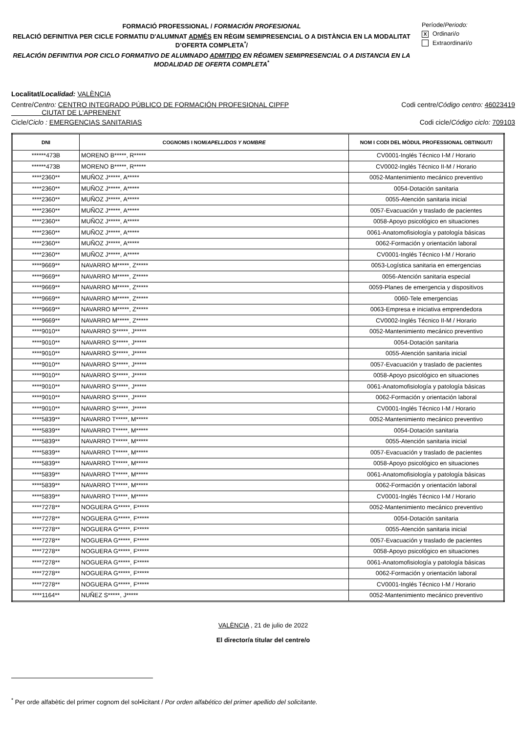FORMACIÓ PROFESSIONAL / FORMACIÓN PROFESIONAL
RELACIÓ DEFINITIVA PER CICLE FORMATIU D'ALUMNAT ADMÉS EN RÈGIM SEMIPRESENCIAL O A DISTÀNCIA EN LA MODALITAT D’OFERTA COMPLETA<sup>*</sup>/
RELACIÓN DEFINITIVA POR CICLO FORMATIVO DE ALUMNADO ADMITIDO EN RÉGIMEN SEMIPRESENCIAL O A DISTANCIA EN LA MODALIDAD DE OFERTA COMPLETA<sup>*</sup>
Període/Periodo:
X Ordinari/o
Extraordinari/o
Localitat/Localidad: VALÈNCIA
Centre/Centro: CENTRO INTEGRADO PÚBLICO DE FORMACIÓN PROFESIONAL CIPFP
CIUTAT DE L'APRENENT
Codi centre/Código centro: 46023419
Cicle/Ciclo : EMERGENCIAS SANITARIAS
Codi cicle/Código ciclo: 709103
| DNI | COGNOMS I NOM/ APELLIDOS Y NOMBRE | NOM I CODI DEL MÒDUL PROFESSIONAL OBTINGUT/ |
| --- | --- | --- |
| ******473B | MORENO B*****, R***** | CV0001-Inglés Técnico I-M / Horario |
| ******473B | MORENO B*****, R***** | CV0002-Inglés Técnico II-M / Horario |
| ****2360** | MUÑOZ J*****, A***** | 0052-Mantenimiento mecánico preventivo |
| ****2360** | MUÑOZ J*****, A***** | 0054-Dotación sanitaria |
| ****2360** | MUÑOZ J*****, A***** | 0055-Atención sanitaria inicial |
| ****2360** | MUÑOZ J*****, A***** | 0057-Evacuación y traslado de pacientes |
| ****2360** | MUÑOZ J*****, A***** | 0058-Apoyo psicológico en situaciones |
| ****2360** | MUÑOZ J*****, A***** | 0061-Anatomofisiología y patología básicas |
| ****2360** | MUÑOZ J*****, A***** | 0062-Formación y orientación laboral |
| ****2360** | MUÑOZ J*****, A***** | CV0001-Inglés Técnico I-M / Horario |
| ****9669** | NAVARRO M*****, Z***** | 0053-Logística sanitaria en emergencias |
| ****9669** | NAVARRO M*****, Z***** | 0056-Atención sanitaria especial |
| ****9669** | NAVARRO M*****, Z***** | 0059-Planes de emergencia y dispositivos |
| ****9669** | NAVARRO M*****, Z***** | 0060-Tele emergencias |
| ****9669** | NAVARRO M*****, Z***** | 0063-Empresa e iniciativa emprendedora |
| ****9669** | NAVARRO M*****, Z***** | CV0002-Inglés Técnico II-M / Horario |
| ****9010** | NAVARRO S*****, J***** | 0052-Mantenimiento mecánico preventivo |
| ****9010** | NAVARRO S*****, J***** | 0054-Dotación sanitaria |
| ****9010** | NAVARRO S*****, J***** | 0055-Atención sanitaria inicial |
| ****9010** | NAVARRO S*****, J***** | 0057-Evacuación y traslado de pacientes |
| ****9010** | NAVARRO S*****, J***** | 0058-Apoyo psicológico en situaciones |
| ****9010** | NAVARRO S*****, J***** | 0061-Anatomofisiología y patología básicas |
| ****9010** | NAVARRO S*****, J***** | 0062-Formación y orientación laboral |
| ****9010** | NAVARRO S*****, J***** | CV0001-Inglés Técnico I-M / Horario |
| ****5839** | NAVARRO T*****, M***** | 0052-Mantenimiento mecánico preventivo |
| ****5839** | NAVARRO T*****, M***** | 0054-Dotación sanitaria |
| ****5839** | NAVARRO T*****, M***** | 0055-Atención sanitaria inicial |
| ****5839** | NAVARRO T*****, M***** | 0057-Evacuación y traslado de pacientes |
| ****5839** | NAVARRO T*****, M***** | 0058-Apoyo psicológico en situaciones |
| ****5839** | NAVARRO T*****, M***** | 0061-Anatomofisiología y patología básicas |
| ****5839** | NAVARRO T*****, M***** | 0062-Formación y orientación laboral |
| ****5839** | NAVARRO T*****, M***** | CV0001-Inglés Técnico I-M / Horario |
| ****7278** | NOGUERA G*****, F***** | 0052-Mantenimiento mecánico preventivo |
| ****7278** | NOGUERA G*****, F***** | 0054-Dotación sanitaria |
| ****7278** | NOGUERA G*****, F***** | 0055-Atención sanitaria inicial |
| ****7278** | NOGUERA G*****, F***** | 0057-Evacuación y traslado de pacientes |
| ****7278** | NOGUERA G*****, F***** | 0058-Apoyo psicológico en situaciones |
| ****7278** | NOGUERA G*****, F***** | 0061-Anatomofisiología y patología básicas |
| ****7278** | NOGUERA G*****, F***** | 0062-Formación y orientación laboral |
| ****7278** | NOGUERA G*****, F***** | CV0001-Inglés Técnico I-M / Horario |
| ****1164** | NUÑEZ S*****, J***** | 0052-Mantenimiento mecánico preventivo |
VALÈNCIA , 21 de julio de 2022
El director/a titular del centre/o
<sup>*</sup> Per orde alfabètic del primer cognom del sol•licitant / Por orden alfabético del primer apellido del solicitante.